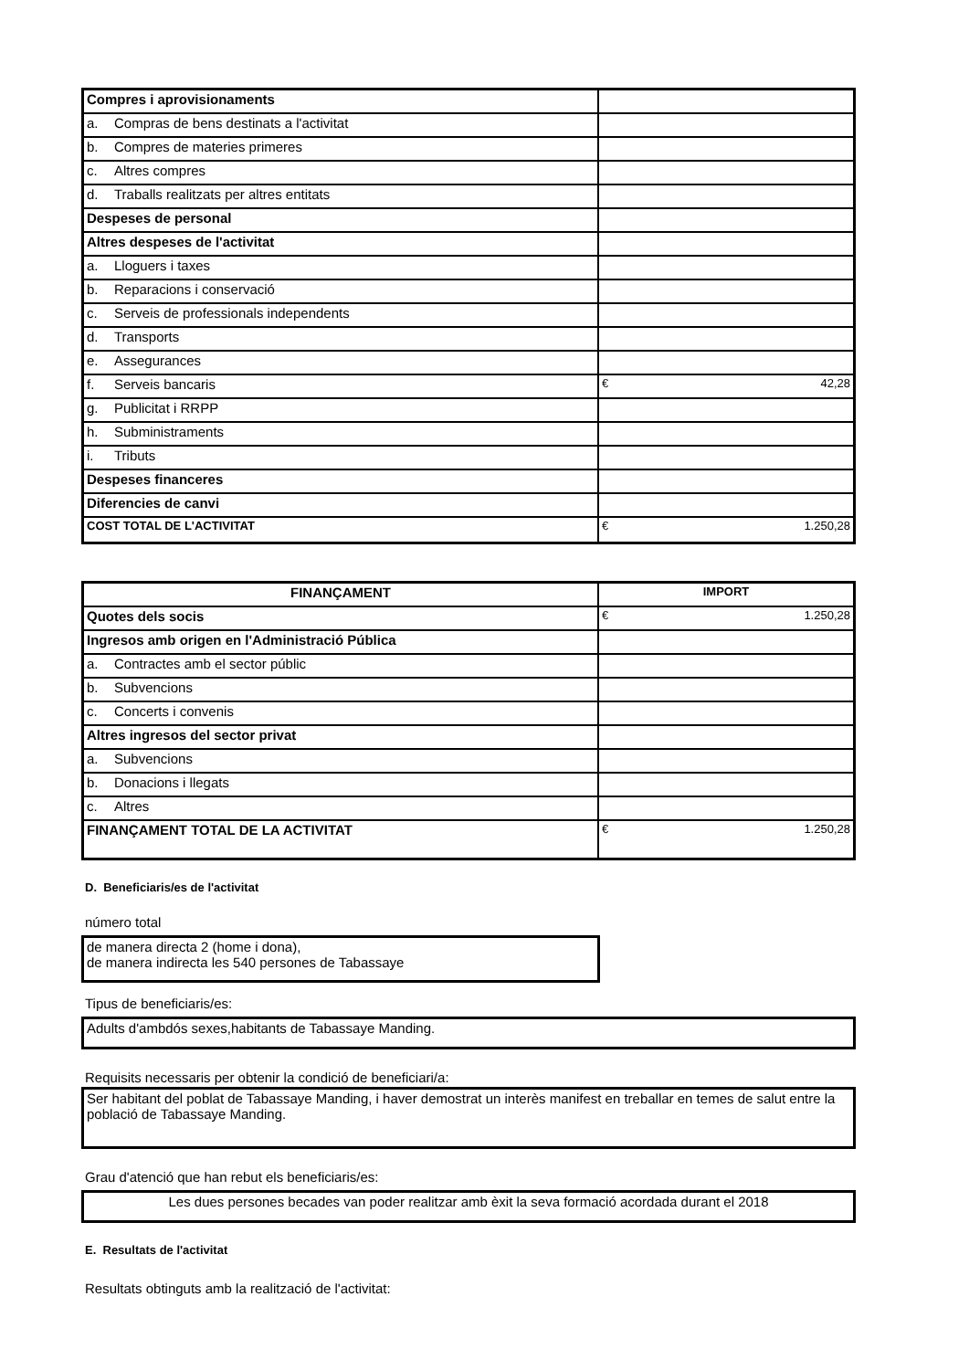| Compres i aprovisionaments | |
| a. Compras de bens destinats a l'activitat | |
| b. Compres de materies primeres | |
| c. Altres compres | |
| d. Traballs realitzats per altres entitats | |
| Despeses de personal | |
| Altres despeses de l'activitat | |
| a. Lloguers i taxes | |
| b. Reparacions i conservació | |
| c. Serveis de professionals independents | |
| d. Transports | |
| e. Assegurances | |
| f. Serveis bancaris | € 42,28 |
| g. Publicitat i RRPP | |
| h. Subministraments | |
| i. Tributs | |
| Despeses financeres | |
| Diferencies de canvi | |
| COST TOTAL DE L'ACTIVITAT | € 1.250,28 |
| FINANÇAMENT | IMPORT |
| --- | --- |
| Quotes dels socis | € 1.250,28 |
| Ingresos amb origen en l'Administració Pública | |
| a. Contractes amb el sector públic | |
| b. Subvencions | |
| c. Concerts i convenis | |
| Altres ingresos del sector privat | |
| a. Subvencions | |
| b. Donacions i llegats | |
| c. Altres | |
| FINANÇAMENT TOTAL DE LA ACTIVITAT | € 1.250,28 |
D. Beneficiaris/es de l'activitat
número total
de manera directa 2 (home i dona),
de manera indirecta les 540 persones de Tabassaye
Tipus de beneficiaris/es:
Adults d'ambdós sexes,habitants de Tabassaye Manding.
Requisits necessaris per obtenir la condició de beneficiari/a:
Ser habitant del poblat de Tabassaye Manding, i haver demostrat un interès manifest en treballar en temes de salut entre la població de Tabassaye Manding.
Grau d'atenció que han rebut els beneficiaris/es:
Les dues persones becades van poder realitzar amb èxit la seva formació acordada durant el 2018
E. Resultats de l'activitat
Resultats obtinguts amb la realització de l'activitat: